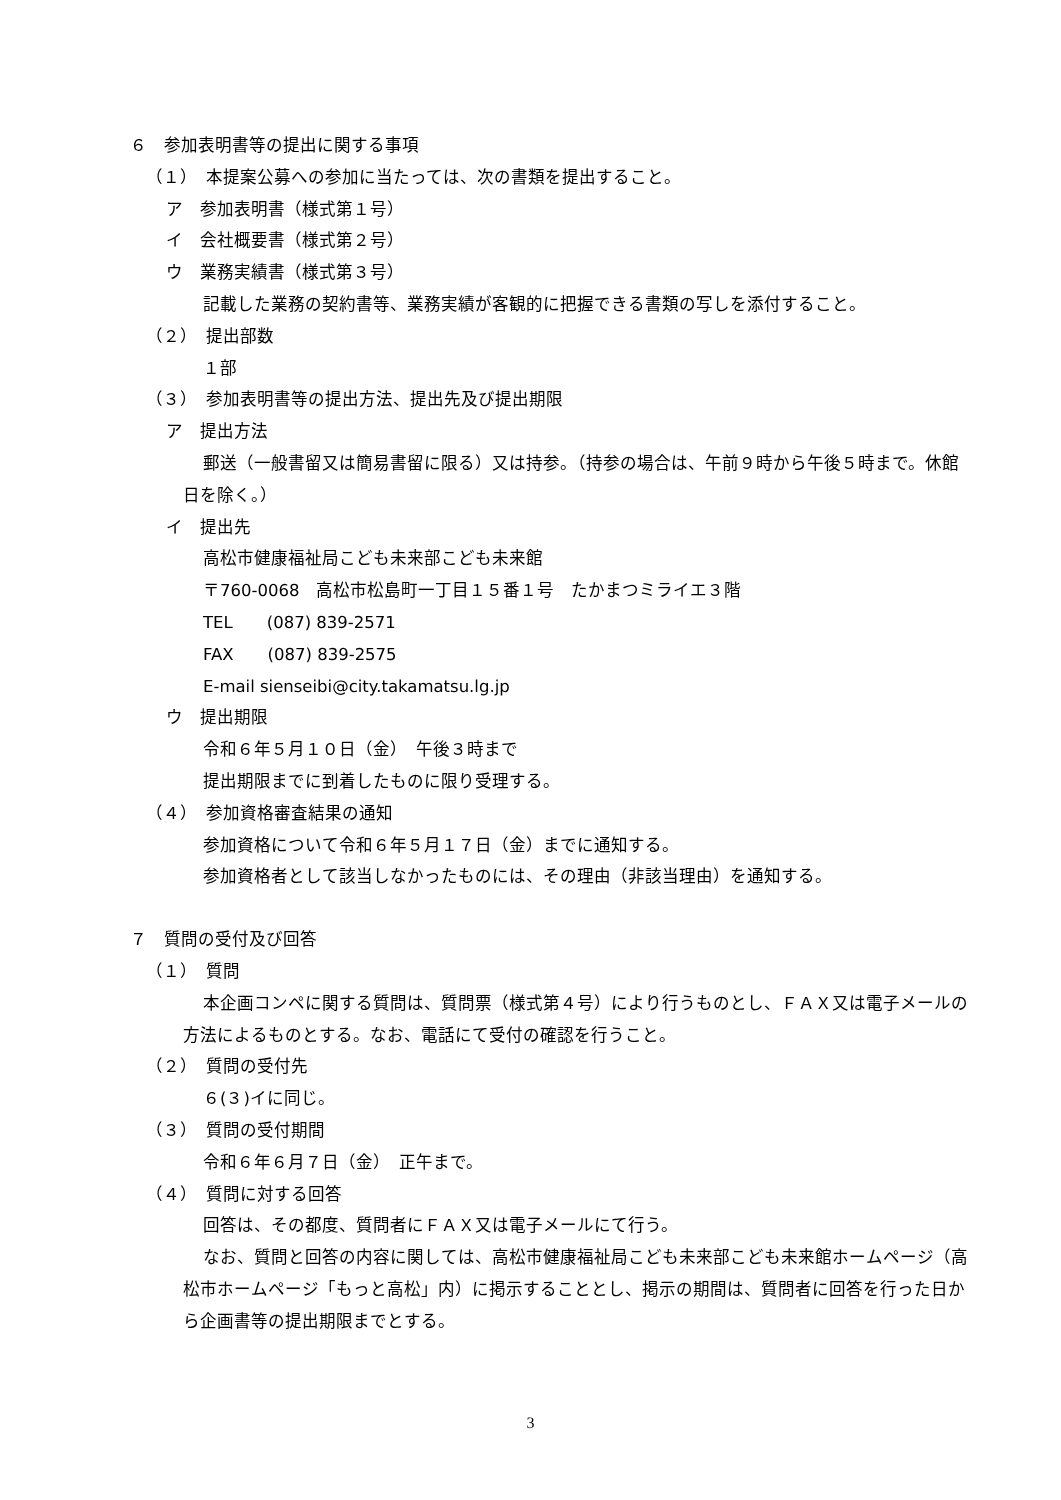６　参加表明書等の提出に関する事項
（１）　本提案公募への参加に当たっては、次の書類を提出すること。
ア　参加表明書（様式第１号）
イ　会社概要書（様式第２号）
ウ　業務実績書（様式第３号）
記載した業務の契約書等、業務実績が客観的に把握できる書類の写しを添付すること。
（２）　提出部数
１部
（３）　参加表明書等の提出方法、提出先及び提出期限
ア　提出方法
郵送（一般書留又は簡易書留に限る）又は持参。（持参の場合は、午前９時から午後５時まで。休館日を除く。）
イ　提出先
高松市健康福祉局こども未来部こども未来館
〒760-0068　高松市松島町一丁目１５番１号　たかまつミライエ３階
TEL　　(087) 839-2571
FAX　　(087) 839-2575
E-mail sienseibi@city.takamatsu.lg.jp
ウ　提出期限
令和６年５月１０日（金）　午後３時まで
提出期限までに到着したものに限り受理する。
（４）　参加資格審査結果の通知
参加資格について令和６年５月１７日（金）までに通知する。
参加資格者として該当しなかったものには、その理由（非該当理由）を通知する。
７　質問の受付及び回答
（１）　質問
本企画コンペに関する質問は、質問票（様式第４号）により行うものとし、ＦＡＸ又は電子メールの方法によるものとする。なお、電話にて受付の確認を行うこと。
（２）　質問の受付先
６(３)イに同じ。
（３）　質問の受付期間
令和６年６月７日（金）　正午まで。
（４）　質問に対する回答
回答は、その都度、質問者にＦＡＸ又は電子メールにて行う。
なお、質問と回答の内容に関しては、高松市健康福祉局こども未来部こども未来館ホームページ（高松市ホームページ「もっと高松」内）に掲示することとし、掲示の期間は、質問者に回答を行った日から企画書等の提出期限までとする。
3